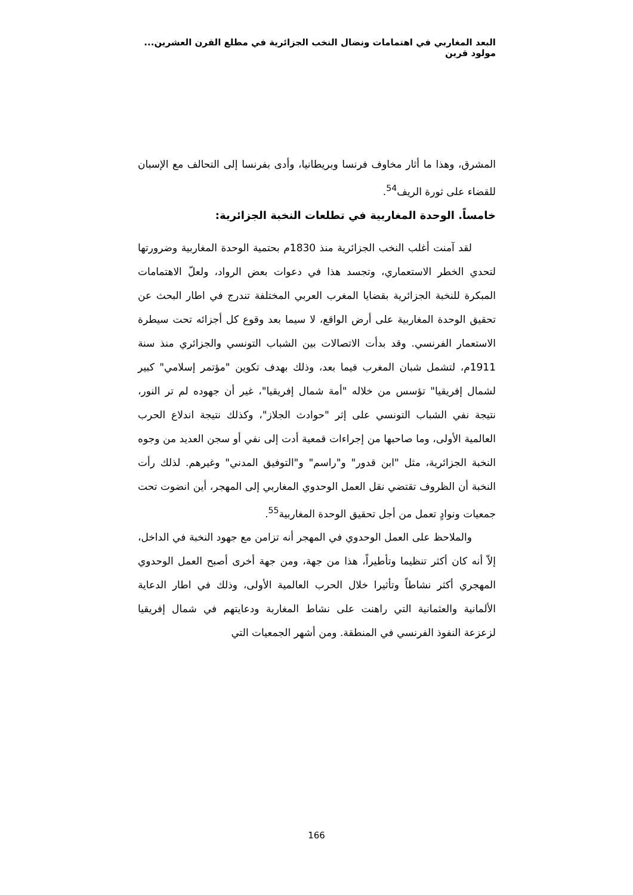البعد المغاربي في اهتمامات ونضال النخب الجزائرية في مطلع القرن العشرين... مولود قرين
المشرق، وهذا ما أثار مخاوف فرنسا وبريطانيا، وأدى بفرنسا إلى التحالف مع الإسبان للقضاء على ثورة الريف<sup>54</sup>.
خامساً. الوحدة المغاربية في تطلعات النخبة الجزائرية:
لقد آمنت أغلب النخب الجزائرية منذ 1830م بحتمية الوحدة المغاربية وضرورتها لتحدي الخطر الاستعماري، وتجسد هذا في دعوات بعض الرواد، ولعلّ الاهتمامات المبكرة للنخبة الجزائرية بقضايا المغرب العربي المختلفة تندرج في اطار البحث عن تحقيق الوحدة المغاربية على أرض الواقع، لا سيما بعد وقوع كل أجزائه تحت سيطرة الاستعمار الفرنسي. وقد بدأت الاتصالات بين الشباب التونسي والجزائري منذ سنة 1911م، لتشمل شبان المغرب فيما بعد، وذلك بهدف تكوين "مؤتمر إسلامي" كبير لشمال إفريقيا" تؤسس من خلاله "أمة شمال إفريقيا"، غير أن جهوده لم تر النور، نتيجة نفي الشباب التونسي على إثر "حوادث الجلاز"، وكذلك نتيجة اندلاع الحرب العالمية الأولى، وما صاحبها من إجراءات قمعية أدت إلى نفي أو سجن العديد من وجوه النخبة الجزائرية، مثل "ابن قدور" و"راسم" و"التوفيق المدني" وغيرهم. لذلك رأت النخبة أن الظروف تقتضي نقل العمل الوحدوي المغاربي إلى المهجر، أين انضوت تحت جمعيات ونوادٍ تعمل من أجل تحقيق الوحدة المغاربية<sup>55</sup>.
والملاحظ على العمل الوحدوي في المهجر أنه تزامن مع جهود النخبة في الداخل، إلاّ أنه كان أكثر تنظيما وتأطيراً، هذا من جهة، ومن جهة أخرى أصبح العمل الوحدوي المهجري أكثر نشاطاً وتأثيرا خلال الحرب العالمية الأولى، وذلك في اطار الدعاية الألمانية والعثمانية التي راهنت على نشاط المغاربة ودعايتهم في شمال إفريقيا لزعزعة النفوذ الفرنسي في المنطقة. ومن أشهر الجمعيات التي
166